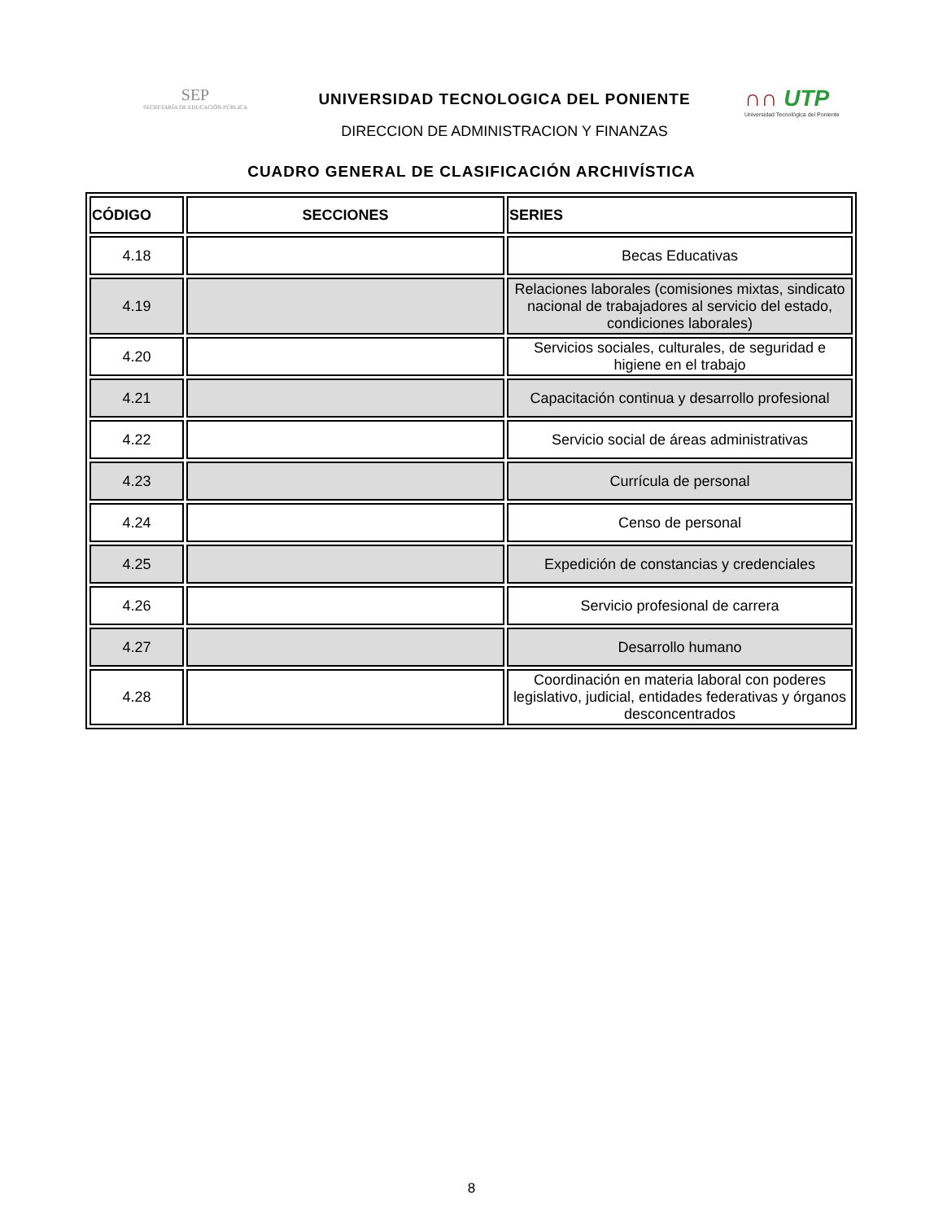SEP
SECRETARÍA DE EDUCACIÓN PÚBLICA
UNIVERSIDAD TECNOLOGICA DEL PONIENTE
DIRECCION DE ADMINISTRACION Y FINANZAS
∩∩ UTP
Universidad Tecnológica del Poniente
CUADRO GENERAL DE CLASIFICACIÓN ARCHIVÍSTICA
| CÓDIGO | SECCIONES | SERIES |
| --- | --- | --- |
| 4.18 | | Becas Educativas |
| 4.19 | | Relaciones laborales (comisiones mixtas, sindicato nacional de trabajadores al servicio del estado, condiciones laborales) |
| 4.20 | | Servicios sociales, culturales, de seguridad e higiene en el trabajo |
| 4.21 | | Capacitación continua y desarrollo profesional |
| 4.22 | | Servicio social de áreas administrativas |
| 4.23 | | Currícula de personal |
| 4.24 | | Censo de personal |
| 4.25 | | Expedición de constancias y credenciales |
| 4.26 | | Servicio profesional de carrera |
| 4.27 | | Desarrollo humano |
| 4.28 | | Coordinación en materia laboral con poderes legislativo, judicial, entidades federativas y órganos desconcentrados |
8